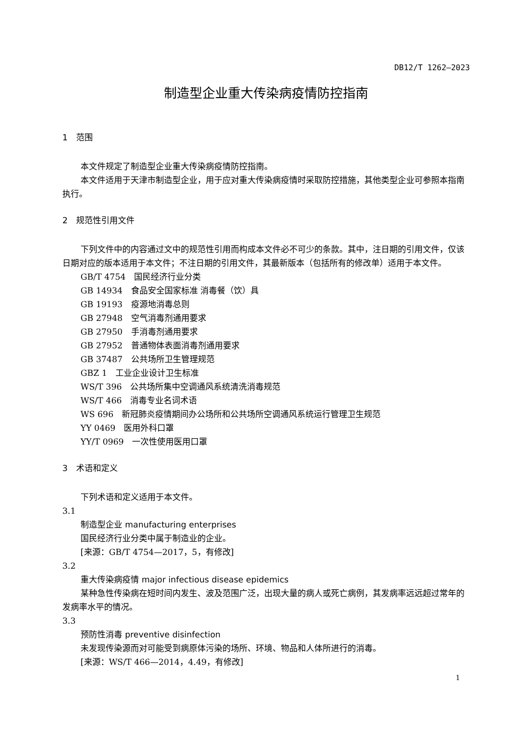DB12/T 1262—2023
制造型企业重大传染病疫情防控指南
1　范围
本文件规定了制造型企业重大传染病疫情防控指南。
本文件适用于天津市制造型企业，用于应对重大传染病疫情时采取防控措施，其他类型企业可参照本指南执行。
2　规范性引用文件
下列文件中的内容通过文中的规范性引用而构成本文件必不可少的条款。其中，注日期的引用文件，仅该日期对应的版本适用于本文件；不注日期的引用文件，其最新版本（包括所有的修改单）适用于本文件。
GB/T 4754　国民经济行业分类
GB 14934　食品安全国家标准 消毒餐（饮）具
GB 19193　疫源地消毒总则
GB 27948　空气消毒剂通用要求
GB 27950　手消毒剂通用要求
GB 27952　普通物体表面消毒剂通用要求
GB 37487　公共场所卫生管理规范
GBZ 1　工业企业设计卫生标准
WS/T 396　公共场所集中空调通风系统清洗消毒规范
WS/T 466　消毒专业名词术语
WS 696　新冠肺炎疫情期间办公场所和公共场所空调通风系统运行管理卫生规范
YY 0469　医用外科口罩
YY/T 0969　一次性使用医用口罩
3　术语和定义
下列术语和定义适用于本文件。
3.1
制造型企业 manufacturing enterprises
国民经济行业分类中属于制造业的企业。
[来源：GB/T 4754—2017，5，有修改]
3.2
重大传染病疫情 major infectious disease epidemics
某种急性传染病在短时间内发生、波及范围广泛，出现大量的病人或死亡病例，其发病率远远超过常年的发病率水平的情况。
3.3
预防性消毒 preventive disinfection
未发现传染源而对可能受到病原体污染的场所、环境、物品和人体所进行的消毒。
[来源：WS/T 466—2014，4.49，有修改]
1